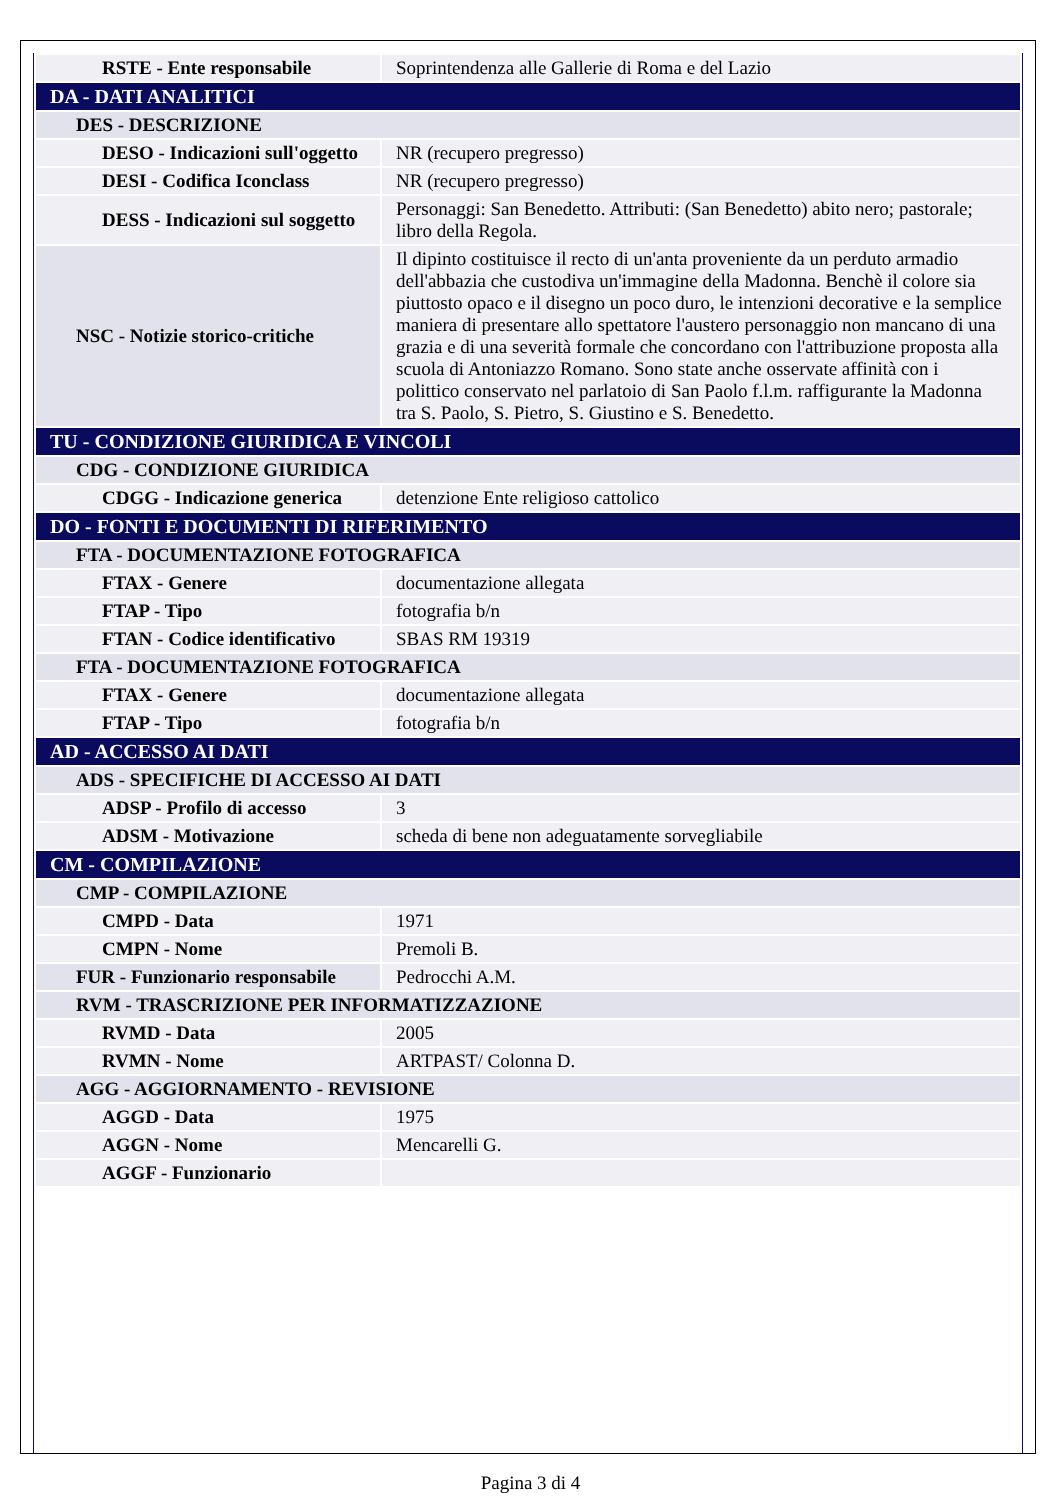| RSTE - Ente responsabile | Soprintendenza alle Gallerie di Roma e del Lazio |
| DA - DATI ANALITICI | |
| DES - DESCRIZIONE | |
| DESO - Indicazioni sull'oggetto | NR (recupero pregresso) |
| DESI - Codifica Iconclass | NR (recupero pregresso) |
| DESS - Indicazioni sul soggetto | Personaggi: San Benedetto. Attributi: (San Benedetto) abito nero; pastorale; libro della Regola. |
| NSC - Notizie storico-critiche | Il dipinto costituisce il recto di un'anta proveniente da un perduto armadio dell'abbazia che custodiva un'immagine della Madonna. Benchè il colore sia piuttosto opaco e il disegno un poco duro, le intenzioni decorative e la semplice maniera di presentare allo spettatore l'austero personaggio non mancano di una grazia e di una severità formale che concordano con l'attribuzione proposta alla scuola di Antoniazzo Romano. Sono state anche osservate affinità con i polittico conservato nel parlatoio di San Paolo f.l.m. raffigurante la Madonna tra S. Paolo, S. Pietro, S. Giustino e S. Benedetto. |
| TU - CONDIZIONE GIURIDICA E VINCOLI | |
| CDG - CONDIZIONE GIURIDICA | |
| CDGG - Indicazione generica | detenzione Ente religioso cattolico |
| DO - FONTI E DOCUMENTI DI RIFERIMENTO | |
| FTA - DOCUMENTAZIONE FOTOGRAFICA | |
| FTAX - Genere | documentazione allegata |
| FTAP - Tipo | fotografia b/n |
| FTAN - Codice identificativo | SBAS RM 19319 |
| FTA - DOCUMENTAZIONE FOTOGRAFICA | |
| FTAX - Genere | documentazione allegata |
| FTAP - Tipo | fotografia b/n |
| AD - ACCESSO AI DATI | |
| ADS - SPECIFICHE DI ACCESSO AI DATI | |
| ADSP - Profilo di accesso | 3 |
| ADSM - Motivazione | scheda di bene non adeguatamente sorvegliabile |
| CM - COMPILAZIONE | |
| CMP - COMPILAZIONE | |
| CMPD - Data | 1971 |
| CMPN - Nome | Premoli B. |
| FUR - Funzionario responsabile | Pedrocchi A.M. |
| RVM - TRASCRIZIONE PER INFORMATIZZAZIONE | |
| RVMD - Data | 2005 |
| RVMN - Nome | ARTPAST/ Colonna D. |
| AGG - AGGIORNAMENTO - REVISIONE | |
| AGGD - Data | 1975 |
| AGGN - Nome | Mencarelli G. |
| AGGF - Funzionario | |
Pagina 3 di 4